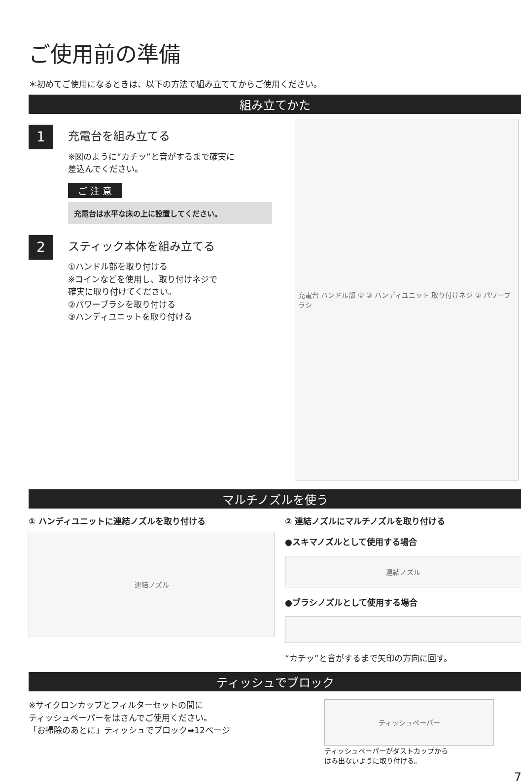ご使用前の準備
＊初めてご使用になるときは、以下の方法で組み立ててからご使用ください。
組み立てかた
1
充電台を組み立てる
※図のように“カチッ”と音がするまで確実に
差込んでください。
ご 注 意
充電台は水平な床の上に設置してください。
2
スティック本体を組み立てる
①ハンドル部を取り付ける
※コインなどを使用し、取り付けネジで
確実に取り付けてください。
②パワーブラシを取り付ける
③ハンディユニットを取り付ける
充電台 ハンドル部 ① ③ ハンディユニット 取り付けネジ ② パワーブラシ
マルチノズルを使う
① ハンディユニットに連結ノズルを取り付ける
連結ノズル
② 連結ノズルにマルチノズルを取り付ける
●スキマノズルとして使用する場合
連結ノズル
●ブラシノズルとして使用する場合
“カチッ”と音がするまで矢印の方向に回す。
ティッシュでブロック
※サイクロンカップとフィルターセットの間に
ティッシュペーパーをはさんでご使用ください。
「お掃除のあとに」ティッシュでブロック➡12ページ
ティッシュペーパー
ティッシュペーパーがダストカップから
はみ出ないように取り付ける。
7